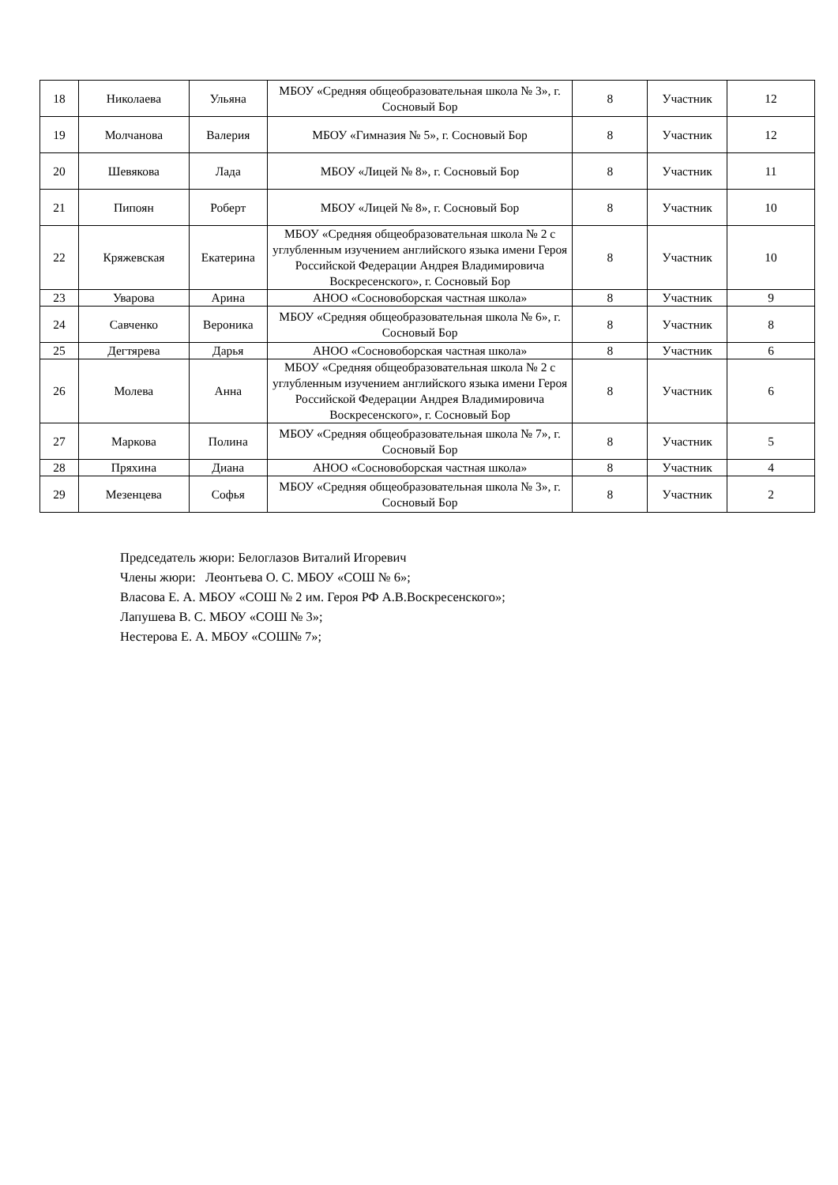| 18 | Николаева | Ульяна | МБОУ «Средняя общеобразовательная школа № 3», г. Сосновый Бор | 8 | Участник | 12 |
| 19 | Молчанова | Валерия | МБОУ «Гимназия № 5», г. Сосновый Бор | 8 | Участник | 12 |
| 20 | Шевякова | Лада | МБОУ «Лицей № 8», г. Сосновый Бор | 8 | Участник | 11 |
| 21 | Пипоян | Роберт | МБОУ «Лицей № 8», г. Сосновый Бор | 8 | Участник | 10 |
| 22 | Кряжевская | Екатерина | МБОУ «Средняя общеобразовательная школа № 2 с углубленным изучением английского языка имени Героя Российской Федерации Андрея Владимировича Воскресенского», г. Сосновый Бор | 8 | Участник | 10 |
| 23 | Уварова | Арина | АНОО «Сосновоборская частная школа» | 8 | Участник | 9 |
| 24 | Савченко | Вероника | МБОУ «Средняя общеобразовательная школа № 6», г. Сосновый Бор | 8 | Участник | 8 |
| 25 | Дегтярева | Дарья | АНОО «Сосновоборская частная школа» | 8 | Участник | 6 |
| 26 | Молева | Анна | МБОУ «Средняя общеобразовательная школа № 2 с углубленным изучением английского языка имени Героя Российской Федерации Андрея Владимировича Воскресенского», г. Сосновый Бор | 8 | Участник | 6 |
| 27 | Маркова | Полина | МБОУ «Средняя общеобразовательная школа № 7», г. Сосновый Бор | 8 | Участник | 5 |
| 28 | Пряхина | Диана | АНОО «Сосновоборская частная школа» | 8 | Участник | 4 |
| 29 | Мезенцева | Софья | МБОУ «Средняя общеобразовательная школа № 3», г. Сосновый Бор | 8 | Участник | 2 |
Председатель жюри: Белоглазов Виталий Игоревич
Члены жюри: Леонтьева О. С. МБОУ «СОШ № 6»;
Власова Е. А. МБОУ «СОШ № 2 им. Героя РФ А.В.Воскресенского»;
Лапушева В. С. МБОУ «СОШ № 3»;
Нестерова Е. А. МБОУ «СОШ№ 7»;